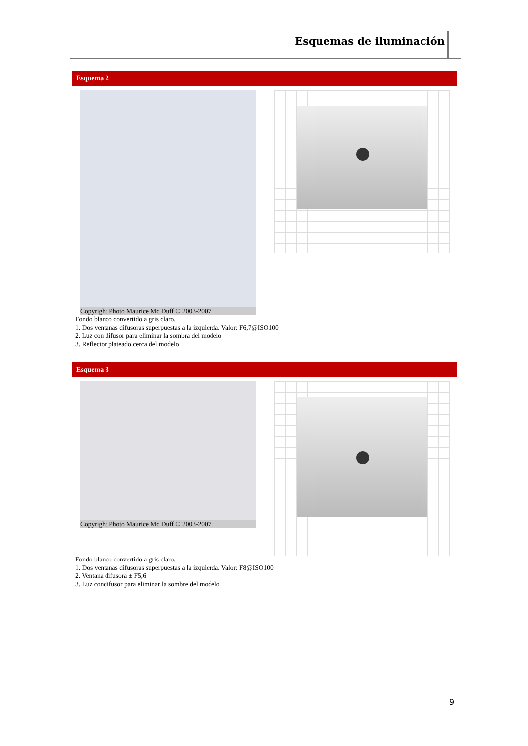Esquemas de iluminación
Esquema 2
Copyright Photo Maurice Mc Duff © 2003-2007
Fondo blanco convertido a gris claro.
1. Dos ventanas difusoras superpuestas a la izquierda. Valor: F6,7@ISO100
2. Luz con difusor para eliminar la sombra del modelo
3. Reflector plateado cerca del modelo
Esquema 3
Copyright Photo Maurice Mc Duff © 2003-2007
Fondo blanco convertido a gris claro.
1. Dos ventanas difusoras superpuestas a la izquierda. Valor: F8@ISO100
2. Ventana difusora ± F5,6
3. Luz condifusor para eliminar la sombre del modelo
9